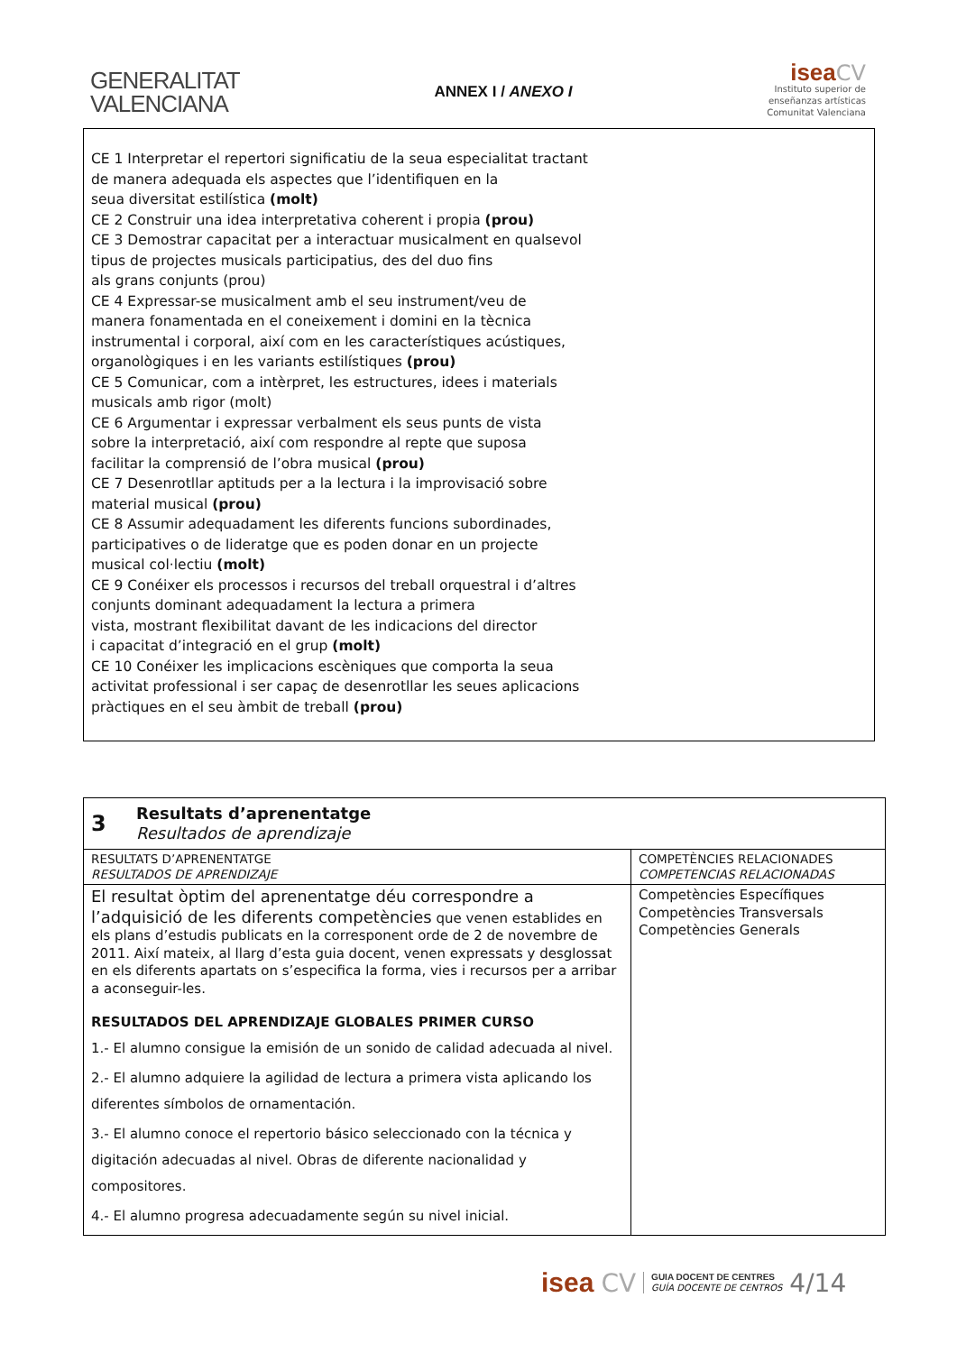GENERALITAT
VALENCIANA
ANNEX I / ANEXO I
isea CV
Instituto superior de
enseñanzas artísticas
Comunitat Valenciana
CE 1 Interpretar el repertori significatiu de la seua especialitat tractant
de manera adequada els aspectes que l’identifiquen en la
seua diversitat estilística (molt)
CE 2 Construir una idea interpretativa coherent i propia (prou)
CE 3 Demostrar capacitat per a interactuar musicalment en qualsevol
tipus de projectes musicals participatius, des del duo fins
als grans conjunts (prou)
CE 4 Expressar-se musicalment amb el seu instrument/veu de
manera fonamentada en el coneixement i domini en la tècnica
instrumental i corporal, així com en les característiques acústiques,
organològiques i en les variants estilístiques (prou)
CE 5 Comunicar, com a intèrpret, les estructures, idees i materials
musicals amb rigor (molt)
CE 6 Argumentar i expressar verbalment els seus punts de vista
sobre la interpretació, així com respondre al repte que suposa
facilitar la comprensió de l’obra musical (prou)
CE 7 Desenrotllar aptituds per a la lectura i la improvisació sobre
material musical (prou)
CE 8 Assumir adequadament les diferents funcions subordinades,
participatives o de lideratge que es poden donar en un projecte
musical col·lectiu (molt)
CE 9 Conéixer els processos i recursos del treball orquestral i d’altres
conjunts dominant adequadament la lectura a primera
vista, mostrant flexibilitat davant de les indicacions del director
i capacitat d’integració en el grup (molt)
CE 10 Conéixer les implicacions escèniques que comporta la seua
activitat professional i ser capaç de desenrotllar les seues aplicacions
pràctiques en el seu àmbit de treball (prou)
| 3 Resultats d’aprenentatge Resultados de aprendizaje | |
| RESULTATS D’APRENENTATGE RESULTADOS DE APRENDIZAJE | COMPETÈNCIES RELACIONADES COMPETENCIAS RELACIONADAS |
| El resultat òptim del aprenentatge déu correspondre a l’adquisició de les diferents competències que venen establides en els plans d’estudis publicats en la corresponent orde de 2 de novembre de 2011. Així mateix, al llarg d’esta guia docent, venen expressats y desglossat en els diferents apartats on s’especifica la forma, vies i recursos per a arribar a aconseguir-les. RESULTADOS DEL APRENDIZAJE GLOBALES PRIMER CURSO 1.- El alumno consigue la emisión de un sonido de calidad adecuada al nivel. 2.- El alumno adquiere la agilidad de lectura a primera vista aplicando los diferentes símbolos de ornamentación. 3.- El alumno conoce el repertorio básico seleccionado con la técnica y digitación adecuadas al nivel. Obras de diferente nacionalidad y compositores. 4.- El alumno progresa adecuadamente según su nivel inicial. | Competències Específiques Competències Transversals Competències Generals |
isea CV GUIA DOCENT DE CENTRES
GUÍA DOCENTE DE CENTROS 4/14